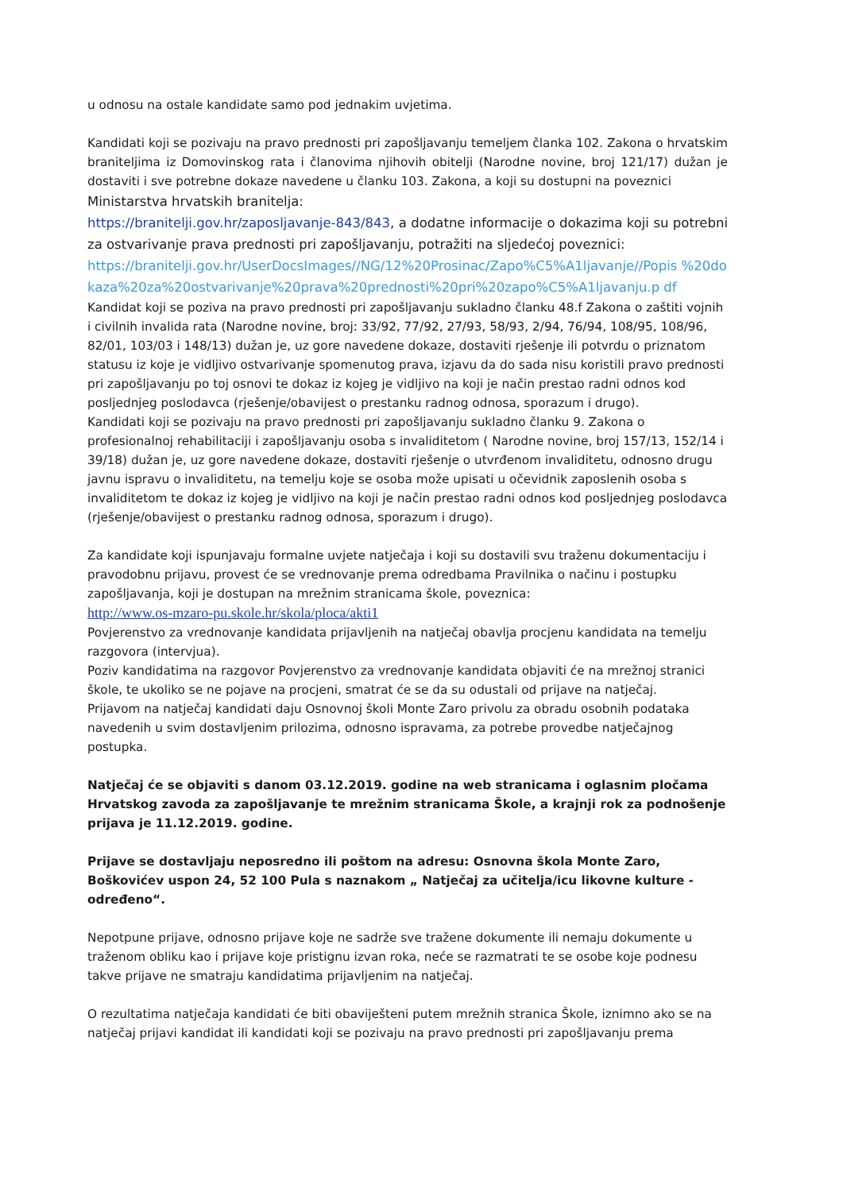u odnosu na ostale kandidate samo pod jednakim uvjetima.
Kandidati koji se pozivaju na pravo prednosti pri zapošljavanju temeljem članka 102. Zakona o hrvatskim braniteljima iz Domovinskog rata i članovima njihovih obitelji (Narodne novine, broj 121/17) dužan je dostaviti i sve potrebne dokaze navedene u članku 103. Zakona, a koji su dostupni na poveznici
Ministarstva hrvatskih branitelja:
https://branitelji.gov.hr/zaposljavanje-843/843, a dodatne informacije o dokazima koji su potrebni za ostvarivanje prava prednosti pri zapošljavanju, potražiti na sljedećoj poveznici:
https://branitelji.gov.hr/UserDocsImages//NG/12%20Prosinac/Zapo%C5%A1ljavanje//Popis %20dokaza%20za%20ostvarivanje%20prava%20prednosti%20pri%20zapo%C5%A1ljavanju.p df
Kandidat koji se poziva na pravo prednosti pri zapošljavanju sukladno članku 48.f Zakona o zaštiti vojnih i civilnih invalida rata (Narodne novine, broj: 33/92, 77/92, 27/93, 58/93, 2/94, 76/94, 108/95, 108/96, 82/01, 103/03 i 148/13) dužan je, uz gore navedene dokaze, dostaviti rješenje ili potvrdu o priznatom statusu iz koje je vidljivo ostvarivanje spomenutog prava, izjavu da do sada nisu koristili pravo prednosti pri zapošljavanju po toj osnovi te dokaz iz kojeg je vidljivo na koji je način prestao radni odnos kod posljednjeg poslodavca (rješenje/obavijest o prestanku radnog odnosa, sporazum i drugo).
Kandidati koji se pozivaju na pravo prednosti pri zapošljavanju sukladno članku 9. Zakona o profesionalnoj rehabilitaciji i zapošljavanju osoba s invaliditetom ( Narodne novine, broj 157/13, 152/14 i 39/18) dužan je, uz gore navedene dokaze, dostaviti rješenje o utvrđenom invaliditetu, odnosno drugu javnu ispravu o invaliditetu, na temelju koje se osoba može upisati u očevidnik zaposlenih osoba s invaliditetom te dokaz iz kojeg je vidljivo na koji je način prestao radni odnos kod posljednjeg poslodavca (rješenje/obavijest o prestanku radnog odnosa, sporazum i drugo).
Za kandidate koji ispunjavaju formalne uvjete natječaja i koji su dostavili svu traženu dokumentaciju i pravodobnu prijavu, provest će se vrednovanje prema odredbama Pravilnika o načinu i postupku zapošljavanja, koji je dostupan na mrežnim stranicama škole, poveznica:
http://www.os-mzaro-pu.skole.hr/skola/ploca/akti1
Povjerenstvo za vrednovanje kandidata prijavljenih na natječaj obavlja procjenu kandidata na temelju razgovora (intervjua).
Poziv kandidatima na razgovor Povjerenstvo za vrednovanje kandidata objaviti će na mrežnoj stranici škole, te ukoliko se ne pojave na procjeni, smatrat će se da su odustali od prijave na natječaj.
Prijavom na natječaj kandidati daju Osnovnoj školi Monte Zaro privolu za obradu osobnih podataka navedenih u svim dostavljenim prilozima, odnosno ispravama, za potrebe provedbe natječajnog postupka.
Natječaj će se objaviti s danom 03.12.2019. godine na web stranicama i oglasnim pločama Hrvatskog zavoda za zapošljavanje te mrežnim stranicama Škole, a krajnji rok za podnošenje prijava je 11.12.2019. godine.
Prijave se dostavljaju neposredno ili poštom na adresu: Osnovna škola Monte Zaro, Boškovićev uspon 24, 52 100 Pula s naznakom „ Natječaj za učitelja/icu likovne kulture -određeno“.
Nepotpune prijave, odnosno prijave koje ne sadrže sve tražene dokumente ili nemaju dokumente u traženom obliku kao i prijave koje pristignu izvan roka, neće se razmatrati te se osobe koje podnesu takve prijave ne smatraju kandidatima prijavljenim na natječaj.
O rezultatima natječaja kandidati će biti obaviješteni putem mrežnih stranica Škole, iznimno ako se na natječaj prijavi kandidat ili kandidati koji se pozivaju na pravo prednosti pri zapošljavanju prema